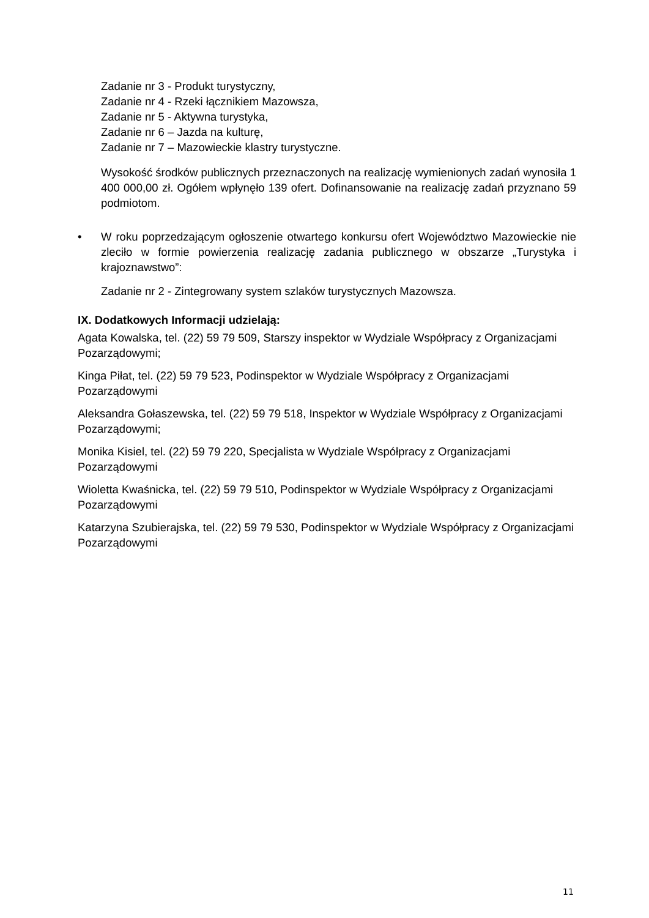Zadanie nr 3 - Produkt turystyczny,
Zadanie nr 4 - Rzeki łącznikiem Mazowsza,
Zadanie nr 5 - Aktywna turystyka,
Zadanie nr 6 – Jazda na kulturę,
Zadanie nr 7 – Mazowieckie klastry turystyczne.
Wysokość środków publicznych przeznaczonych na realizację wymienionych zadań wynosiła 1 400 000,00 zł. Ogółem wpłynęło 139 ofert. Dofinansowanie na realizację zadań przyznano 59 podmiotom.
• W roku poprzedzającym ogłoszenie otwartego konkursu ofert Województwo Mazowieckie nie zleciło w formie powierzenia realizację zadania publicznego w obszarze „Turystyka i krajoznawstwo”:
Zadanie nr 2 - Zintegrowany system szlaków turystycznych Mazowsza.
IX. Dodatkowych Informacji udzielają:
Agata Kowalska, tel. (22) 59 79 509, Starszy inspektor w Wydziale Współpracy z Organizacjami Pozarządowymi;
Kinga Piłat, tel. (22) 59 79 523, Podinspektor w Wydziale Współpracy z Organizacjami Pozarządowymi
Aleksandra Gołaszewska, tel. (22) 59 79 518, Inspektor w Wydziale Współpracy z Organizacjami Pozarządowymi;
Monika Kisiel, tel. (22) 59 79 220, Specjalista w Wydziale Współpracy z Organizacjami Pozarządowymi
Wioletta Kwaśnicka, tel. (22) 59 79 510, Podinspektor w Wydziale Współpracy z Organizacjami Pozarządowymi
Katarzyna Szubierajska, tel. (22) 59 79 530, Podinspektor w Wydziale Współpracy z Organizacjami Pozarządowymi
11